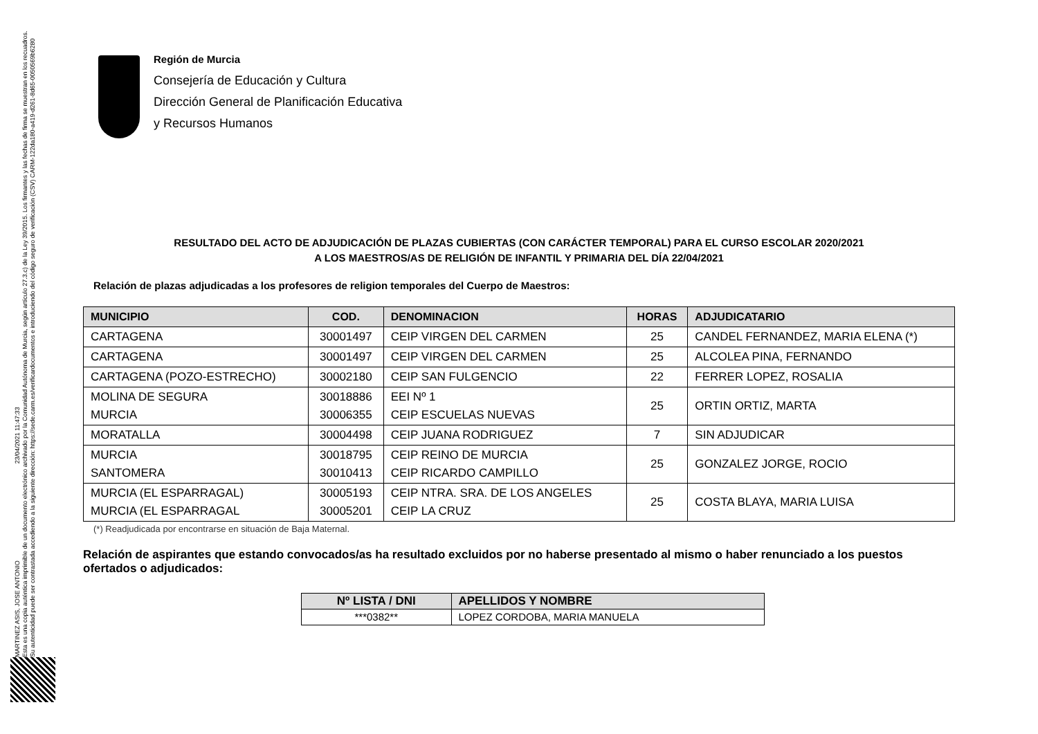MARTINEZ ASIS, JOSE ANTONIO 23/04/2021 11:47:33
Esta es una copia auténtica imprimible de un documento electrónico archivado por la Comunidad Autónoma de Murcia, según artículo 27.3.c) de la Ley 39/2015. Los firmantes y las fechas de firma se muestran en los recuadros.
Su autenticidad puede ser contrastada accediendo a la siguiente dirección: https://sede.carm.es/verificardocumentos e introduciendo del código seguro de verificación (CSV) CARM-122da180-a419-d261-8d65-0050569b6280
Región de Murcia
Consejería de Educación y Cultura
Dirección General de Planificación Educativa
y Recursos Humanos
RESULTADO DEL ACTO DE ADJUDICACIÓN DE PLAZAS CUBIERTAS (CON CARÁCTER TEMPORAL) PARA EL CURSO ESCOLAR 2020/2021
A LOS MAESTROS/AS DE RELIGIÓN DE INFANTIL Y PRIMARIA DEL DÍA 22/04/2021
Relación de plazas adjudicadas a los profesores de religion temporales del Cuerpo de Maestros:
| MUNICIPIO | COD. | DENOMINACION | HORAS | ADJUDICATARIO |
| --- | --- | --- | --- | --- |
| CARTAGENA | 30001497 | CEIP VIRGEN DEL CARMEN | 25 | CANDEL FERNANDEZ, MARIA ELENA (*) |
| CARTAGENA | 30001497 | CEIP VIRGEN DEL CARMEN | 25 | ALCOLEA PINA, FERNANDO |
| CARTAGENA (POZO-ESTRECHO) | 30002180 | CEIP SAN FULGENCIO | 22 | FERRER LOPEZ, ROSALIA |
| MOLINA DE SEGURA MURCIA | 30018886 30006355 | EEI Nº 1 CEIP ESCUELAS NUEVAS | 25 | ORTIN ORTIZ, MARTA |
| MORATALLA | 30004498 | CEIP JUANA RODRIGUEZ | 7 | SIN ADJUDICAR |
| MURCIA SANTOMERA | 30018795 30010413 | CEIP REINO DE MURCIA CEIP RICARDO CAMPILLO | 25 | GONZALEZ JORGE, ROCIO |
| MURCIA (EL ESPARRAGAL) MURCIA (EL ESPARRAGAL | 30005193 30005201 | CEIP NTRA. SRA. DE LOS ANGELES CEIP LA CRUZ | 25 | COSTA BLAYA, MARIA LUISA |
(*) Readjudicada por encontrarse en situación de Baja Maternal.
Relación de aspirantes que estando convocados/as ha resultado excluidos por no haberse presentado al mismo o haber renunciado a los puestos ofertados o adjudicados:
| Nº LISTA / DNI | APELLIDOS Y NOMBRE |
| --- | --- |
| ***0382** | LOPEZ CORDOBA, MARIA MANUELA |